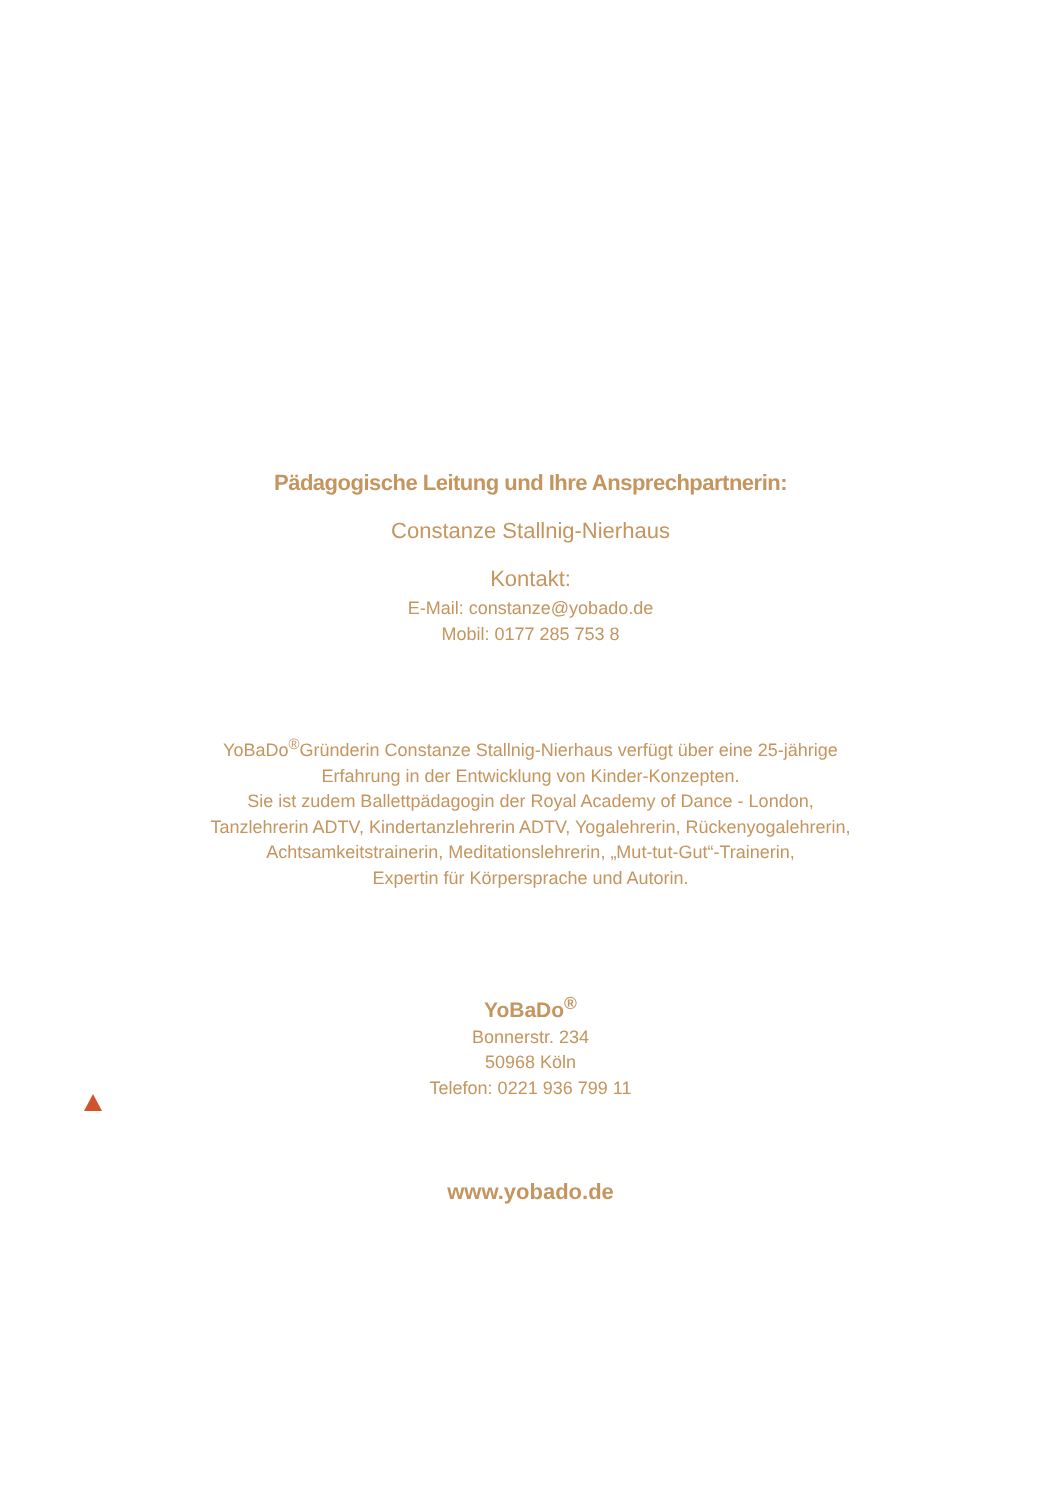Pädagogische Leitung und Ihre Ansprechpartnerin:
Constanze Stallnig-Nierhaus
Kontakt:
E-Mail: constanze@yobado.de
Mobil: 0177 285 753 8
YoBaDo<sup>®</sup>Gründerin Constanze Stallnig-Nierhaus verfügt über eine 25-jährige
Erfahrung in der Entwicklung von Kinder-Konzepten.
Sie ist zudem Ballettpädagogin der Royal Academy of Dance - London,
Tanzlehrerin ADTV, Kindertanzlehrerin ADTV, Yogalehrerin, Rückenyogalehrerin,
Achtsamkeitstrainerin, Meditationslehrerin, „Mut-tut-Gut“-Trainerin,
Expertin für Körpersprache und Autorin.
YoBaDo<sup>®</sup>
Bonnerstr. 234
50968 Köln
Telefon: 0221 936 799 11
www.yobado.de